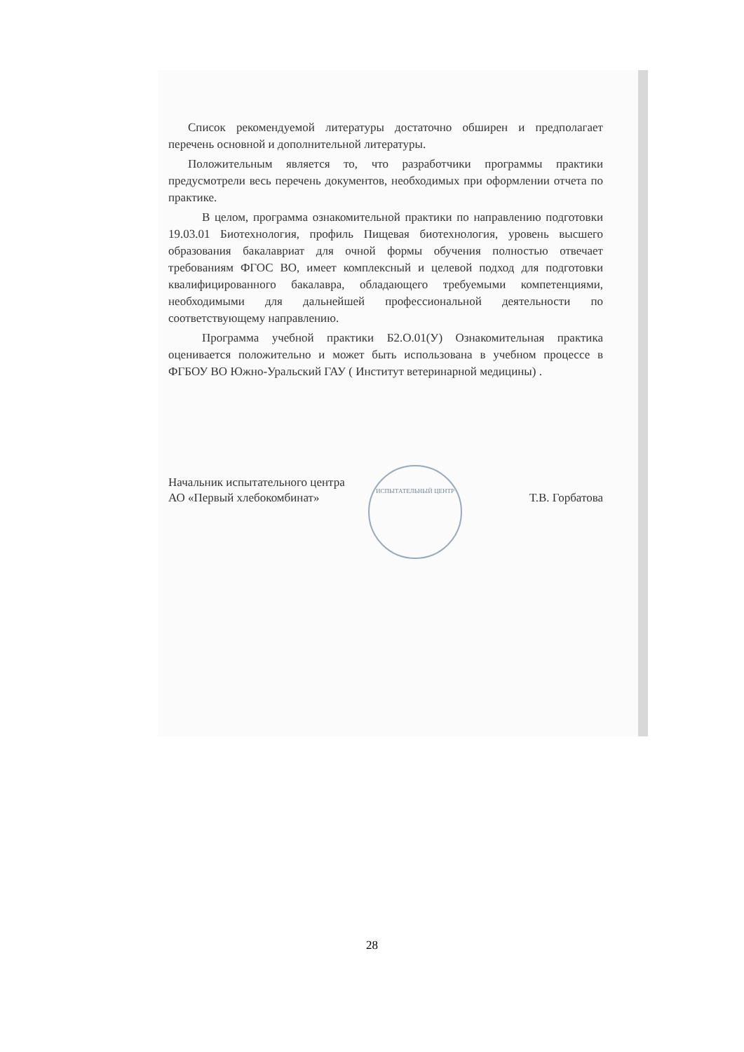ИСПЫТАТЕЛЬНЫЙ ЦЕНТР
Список рекомендуемой литературы достаточно обширен и предполагает перечень основной и дополнительной литературы.
Положительным является то, что разработчики программы практики предусмотрели весь перечень документов, необходимых при оформлении отчета по практике.
В целом, программа ознакомительной практики по направлению подготовки 19.03.01 Биотехнология, профиль Пищевая биотехнология, уровень высшего образования бакалавриат для очной формы обучения полностью отвечает требованиям ФГОС ВО, имеет комплексный и целевой подход для подготовки квалифицированного бакалавра, обладающего требуемыми компетенциями, необходимыми для дальнейшей профессиональной деятельности по соответствующему направлению.
Программа учебной практики Б2.О.01(У) Ознакомительная практика оценивается положительно и может быть использована в учебном процессе в ФГБОУ ВО Южно-Уральский ГАУ ( Институт ветеринарной медицины) .
Начальник испытательного центра
АО «Первый хлебокомбинат»
Т.В. Горбатова
28